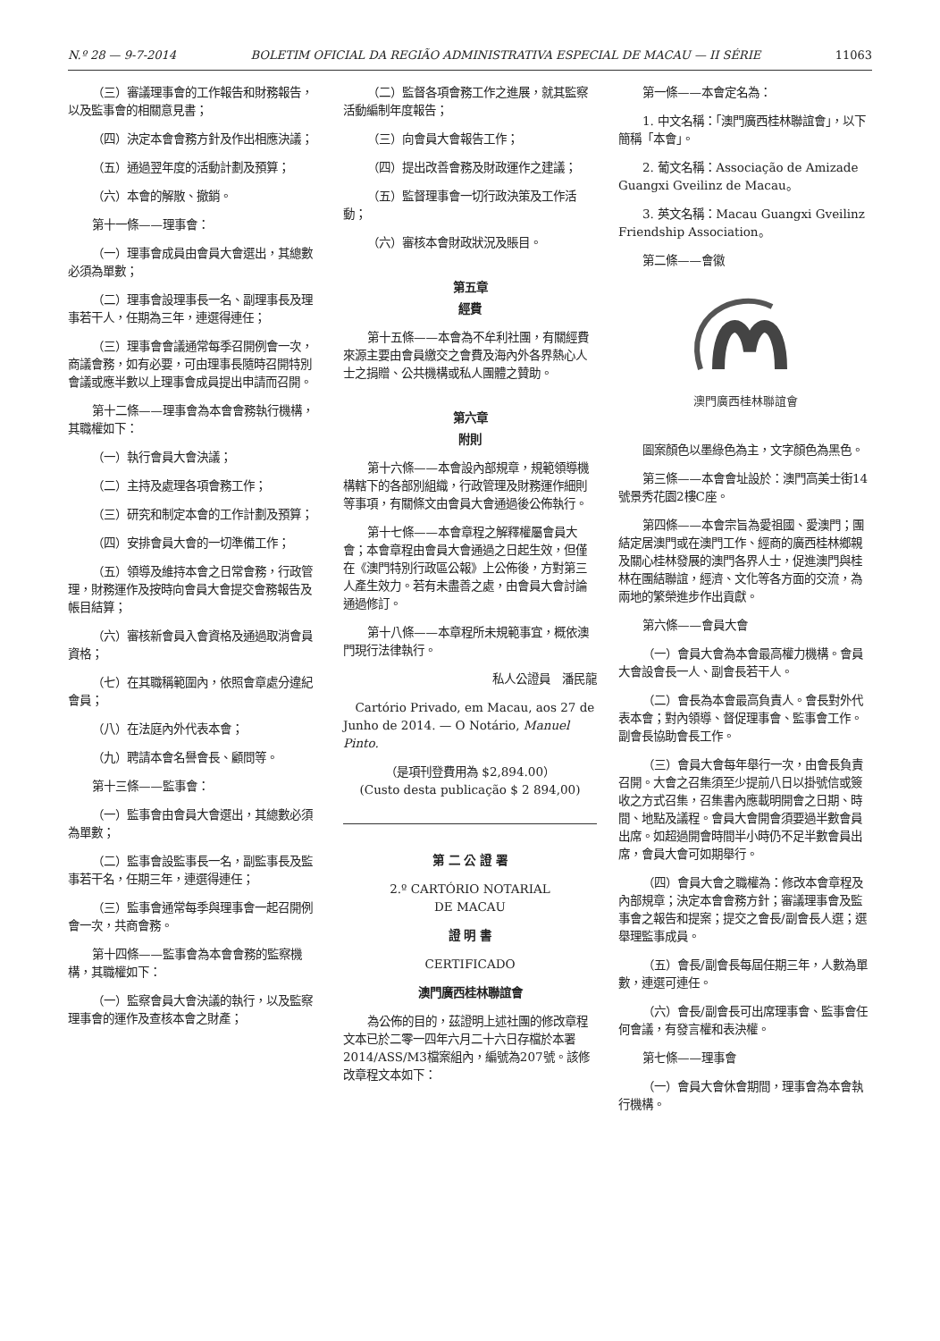N.º 28 — 9-7-2014 BOLETIM OFICIAL DA REGIÃO ADMINISTRATIVA ESPECIAL DE MACAU — II SÉRIE 11063
（三）審議理事會的工作報告和財務報告，以及監事會的相關意見書；
（四）決定本會會務方針及作出相應決議；
（五）通過翌年度的活動計劃及預算；
（六）本會的解散、撤銷。
第十一條——理事會：
（一）理事會成員由會員大會選出，其總數必須為單數；
（二）理事會設理事長一名、副理事長及理事若干人，任期為三年，連選得連任；
（三）理事會會議通常每季召開例會一次，商議會務，如有必要，可由理事長隨時召開特別會議或應半數以上理事會成員提出申請而召開。
第十二條——理事會為本會會務執行機構，其職權如下：
（一）執行會員大會決議；
（二）主持及處理各項會務工作；
（三）研究和制定本會的工作計劃及預算；
（四）安排會員大會的一切準備工作；
（五）領導及維持本會之日常會務，行政管理，財務運作及按時向會員大會提交會務報告及帳目結算；
（六）審核新會員入會資格及通過取消會員資格；
（七）在其職稱範圍內，依照會章處分違紀會員；
（八）在法庭內外代表本會；
（九）聘請本會名譽會長、顧問等。
第十三條——監事會：
（一）監事會由會員大會選出，其總數必須為單數；
（二）監事會設監事長一名，副監事長及監事若干名，任期三年，連選得連任；
（三）監事會通常每季與理事會一起召開例會一次，共商會務。
第十四條——監事會為本會會務的監察機構，其職權如下：
（一）監察會員大會決議的執行，以及監察理事會的運作及查核本會之財產；
（二）監督各項會務工作之進展，就其監察活動編制年度報告；
（三）向會員大會報告工作；
（四）提出改善會務及財政運作之建議；
（五）監督理事會一切行政決策及工作活動；
（六）審核本會財政狀況及賬目。
第五章
經費
第十五條——本會為不牟利社團，有關經費來源主要由會員繳交之會費及海內外各界熱心人士之捐贈、公共機構或私人團體之贊助。
第六章
附則
第十六條——本會設內部規章，規範領導機構轄下的各部別組織，行政管理及財務運作細則等事項，有關條文由會員大會通過後公佈執行。
第十七條——本會章程之解釋權屬會員大會；本會章程由會員大會通過之日起生效，但僅在《澳門特別行政區公報》上公佈後，方對第三人產生效力。若有未盡善之處，由會員大會討論通過修訂。
第十八條——本章程所未規範事宜，概依澳門現行法律執行。
私人公證員　潘民龍
Cartório Privado, em Macau, aos 27 de Junho de 2014. — O Notário, Manuel Pinto.
（是項刊登費用為 $2,894.00）
(Custo desta publicação $ 2 894,00)
第 二 公 證 署
2.º CARTÓRIO NOTARIAL
DE MACAU
證 明 書
CERTIFICADO
澳門廣西桂林聯誼會
為公佈的目的，茲證明上述社團的修改章程文本已於二零一四年六月二十六日存檔於本署2014/ASS/M3檔案組內，編號為207號。該修改章程文本如下：
第一條——本會定名為：
1. 中文名稱：「澳門廣西桂林聯誼會」，以下簡稱「本會」。
2. 葡文名稱：Associação de Amizade Guangxi Gveilinz de Macau。
3. 英文名稱：Macau Guangxi Gveilinz Friendship Association。
第二條——會徽
澳門廣西桂林聯誼會
圖案顏色以墨綠色為主，文字顏色為黑色。
第三條——本會會址設於：澳門高美士街14號景秀花園2樓C座。
第四條——本會宗旨為愛祖國、愛澳門；團結定居澳門或在澳門工作、經商的廣西桂林鄉親及關心桂林發展的澳門各界人士，促進澳門與桂林在團結聯誼，經濟、文化等各方面的交流，為兩地的繁榮進步作出貢獻。
第六條——會員大會
（一）會員大會為本會最高權力機構。會員大會設會長一人、副會長若干人。
（二）會長為本會最高負責人。會長對外代表本會；對內領導、督促理事會、監事會工作。副會長協助會長工作。
（三）會員大會每年舉行一次，由會長負責召開。大會之召集須至少提前八日以掛號信或簽收之方式召集，召集書內應載明開會之日期、時間、地點及議程。會員大會開會須要過半數會員出席。如超過開會時間半小時仍不足半數會員出席，會員大會可如期舉行。
（四）會員大會之職權為：修改本會章程及內部規章；決定本會會務方針；審議理事會及監事會之報告和提案；提交之會長/副會長人選；選舉理監事成員。
（五）會長/副會長每屆任期三年，人數為單數，連選可連任。
（六）會長/副會長可出席理事會、監事會任何會議，有發言權和表決權。
第七條——理事會
（一）會員大會休會期間，理事會為本會執行機構。